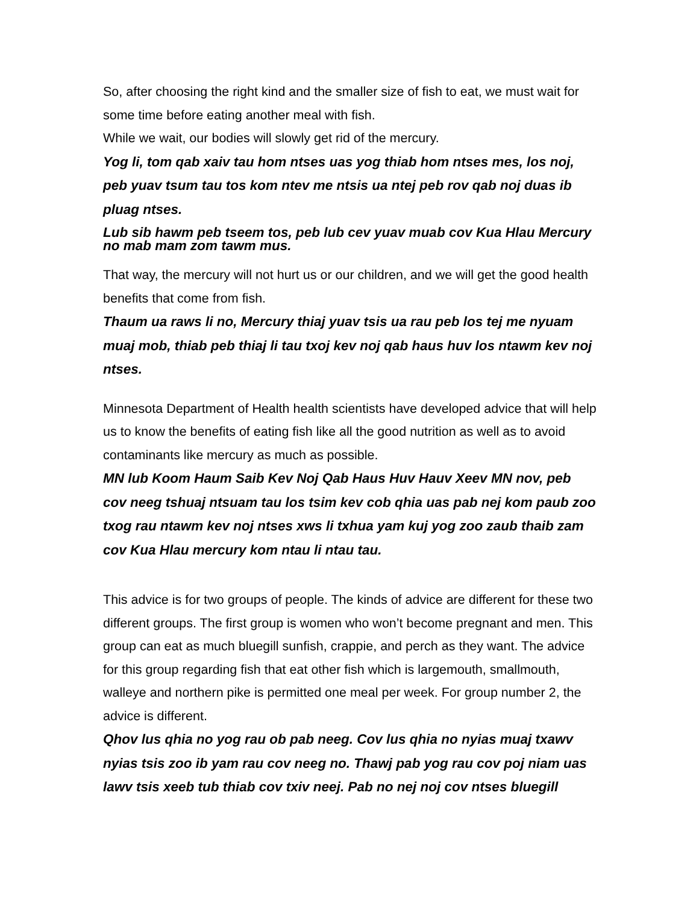So, after choosing the right kind and the smaller size of fish to eat, we must wait for some time before eating another meal with fish.
While we wait, our bodies will slowly get rid of the mercury.
Yog li, tom qab xaiv tau hom ntses uas yog thiab hom ntses mes, los noj, peb yuav tsum tau tos kom ntev me ntsis ua ntej peb rov qab noj duas ib pluag ntses.
Lub sib hawm peb tseem tos, peb lub cev yuav muab cov Kua Hlau Mercury no mab mam zom tawm mus.
That way, the mercury will not hurt us or our children, and we will get the good health benefits that come from fish.
Thaum ua raws li no, Mercury thiaj yuav tsis ua rau peb los tej me nyuam muaj mob, thiab peb thiaj li tau txoj kev noj qab haus huv los ntawm kev noj ntses.
Minnesota Department of Health health scientists have developed advice that will help us to know the benefits of eating fish like all the good nutrition as well as to avoid contaminants like mercury as much as possible.
MN lub Koom Haum Saib Kev Noj Qab Haus Huv Hauv Xeev MN nov, peb cov neeg tshuaj ntsuam tau los tsim kev cob qhia uas pab nej kom paub zoo txog rau ntawm kev noj ntses xws li txhua yam kuj yog zoo zaub thaib zam cov Kua Hlau mercury kom ntau li ntau tau.
This advice is for two groups of people. The kinds of advice are different for these two different groups. The first group is women who won’t become pregnant and men. This group can eat as much bluegill sunfish, crappie, and perch as they want. The advice for this group regarding fish that eat other fish which is largemouth, smallmouth, walleye and northern pike is permitted one meal per week. For group number 2, the advice is different.
Qhov lus qhia no yog rau ob pab neeg. Cov lus qhia no nyias muaj txawv nyias tsis zoo ib yam rau cov neeg no. Thawj pab yog rau cov poj niam uas lawv tsis xeeb tub thiab cov txiv neej. Pab no nej noj cov ntses bluegill